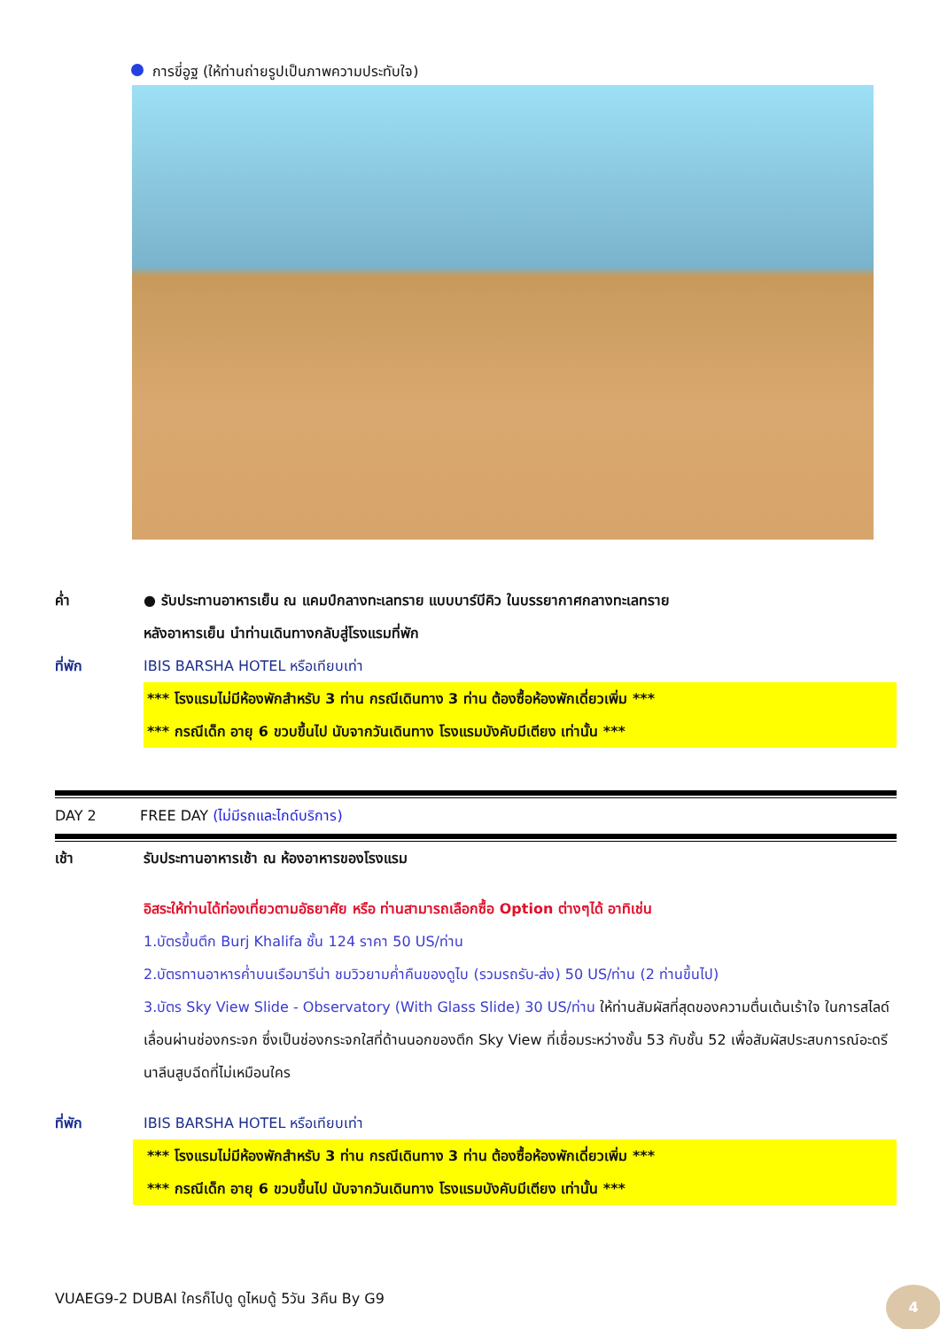การขี่อูฐ (ให้ท่านถ่ายรูปเป็นภาพความประทับใจ)
ค่ำ ● รับประทานอาหารเย็น ณ แคมป์กลางทะเลทราย แบบบาร์บีคิว ในบรรยากาศกลางทะเลทราย
หลังอาหารเย็น นำท่านเดินทางกลับสู่โรงแรมที่พัก
ที่พัก IBIS BARSHA HOTEL หรือเทียบเท่า
*** โรงแรมไม่มีห้องพักสำหรับ 3 ท่าน กรณีเดินทาง 3 ท่าน ต้องซื้อห้องพักเดี่ยวเพิ่ม ***
*** กรณีเด็ก อายุ 6 ขวบขึ้นไป นับจากวันเดินทาง โรงแรมบังคับมีเตียง เท่านั้น ***
DAY 2 FREE DAY (ไม่มีรถและไกด์บริการ)
เช้า รับประทานอาหารเช้า ณ ห้องอาหารของโรงแรม
อิสระให้ท่านได้ท่องเที่ยวตามอัธยาศัย หรือ ท่านสามารถเลือกซื้อ Option ต่างๆได้ อาทิเช่น
1.บัตรขึ้นตึก Burj Khalifa ชั้น 124 ราคา 50 US/ท่าน
2.บัตรทานอาหารค่ำบนเรือมารีน่า ชมวิวยามค่ำคืนของดูไบ (รวมรถรับ-ส่ง) 50 US/ท่าน (2 ท่านขึ้นไป)
3.บัตร Sky View Slide - Observatory (With Glass Slide) 30 US/ท่าน ให้ท่านสัมผัสที่สุดของความตื่นเต้นเร้าใจ ในการสไลด์เลื่อนผ่านช่องกระจก ซึ่งเป็นช่องกระจกใสที่ด้านนอกของตึก Sky View ที่เชื่อมระหว่างชั้น 53 กับชั้น 52 เพื่อสัมผัสประสบการณ์อะดรีนาลีนสูบฉีดที่ไม่เหมือนใคร
ที่พัก IBIS BARSHA HOTEL หรือเทียบเท่า
*** โรงแรมไม่มีห้องพักสำหรับ 3 ท่าน กรณีเดินทาง 3 ท่าน ต้องซื้อห้องพักเดี่ยวเพิ่ม ***
*** กรณีเด็ก อายุ 6 ขวบขึ้นไป นับจากวันเดินทาง โรงแรมบังคับมีเตียง เท่านั้น ***
VUAEG9-2 DUBAI ใครก็ไปดู ดูไหมดู้ 5วัน 3คืน By G9
4